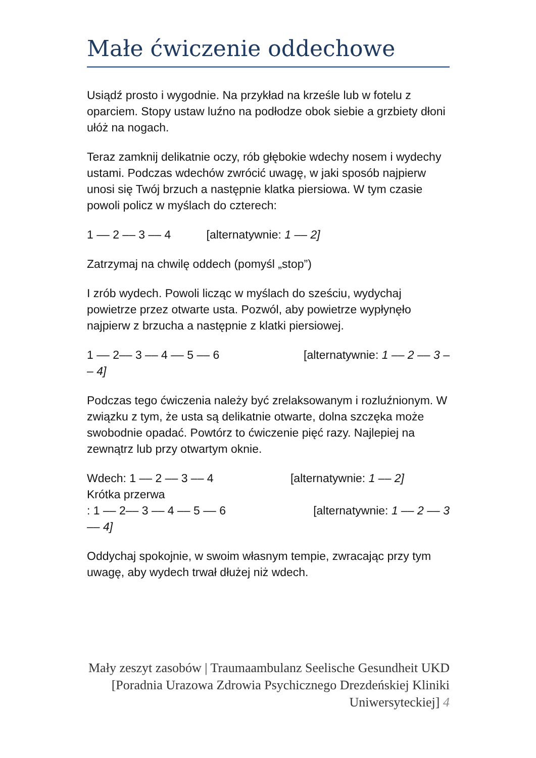Małe ćwiczenie oddechowe
Usiądź prosto i wygodnie. Na przykład na krześle lub w fotelu z oparciem. Stopy ustaw luźno na podłodze obok siebie a grzbiety dłoni ułóż na nogach.
Teraz zamknij delikatnie oczy, rób głębokie wdechy nosem i wydechy ustami. Podczas wdechów zwrócić uwagę, w jaki sposób najpierw unosi się Twój brzuch a następnie klatka piersiowa. W tym czasie powoli policz w myślach do czterech:
1 –– 2 –– 3 –– 4 [alternatywnie: 1 –– 2]
Zatrzymaj na chwilę oddech (pomyśl „stop”)
I zrób wydech. Powoli licząc w myślach do sześciu, wydychaj powietrze przez otwarte usta. Pozwól, aby powietrze wypłynęło najpierw z brzucha a następnie z klatki piersiowej.
1 –– 2–– 3 –– 4 –– 5 –– 6 [alternatywnie: 1 –– 2 –– 3 –
– 4]
Podczas tego ćwiczenia należy być zrelaksowanym i rozluźnionym. W związku z tym, że usta są delikatnie otwarte, dolna szczęka może swobodnie opadać. Powtórz to ćwiczenie pięć razy. Najlepiej na zewnątrz lub przy otwartym oknie.
Wdech: 1 –– 2 –– 3 –– 4 [alternatywnie: 1 –– 2]
Krótka przerwa
: 1 –– 2–– 3 –– 4 –– 5 –– 6 [alternatywnie: 1 –– 2 –– 3
–– 4]
Oddychaj spokojnie, w swoim własnym tempie, zwracając przy tym uwagę, aby wydech trwał dłużej niż wdech.
Mały zeszyt zasobów | Traumaambulanz Seelische Gesundheit UKD [Poradnia Urazowa Zdrowia Psychicznego Drezdeńskiej Kliniki Uniwersyteckiej] 4